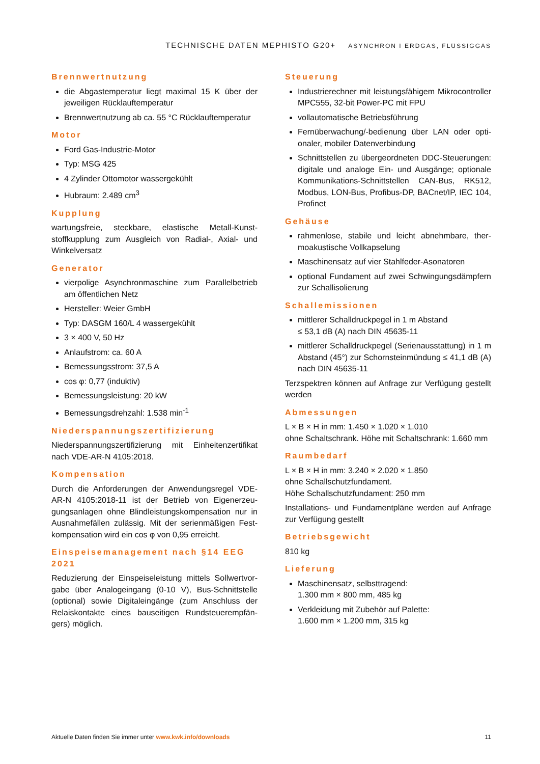TECHNISCHE DATEN MEPHISTO G20+ ASYNCHRON I ERDGAS, FLÜSSIGGAS
Brennwertnutzung
die Abgastemperatur liegt maximal 15 K über der jeweiligen Rücklauftemperatur
Brennwertnutzung ab ca. 55 °C Rücklauftemperatur
Motor
Ford Gas-Industrie-Motor
Typ: MSG 425
4 Zylinder Ottomotor wassergekühlt
Hubraum: 2.489 cm<sup>3</sup>
Kupplung
wartungsfreie, steckbare, elastische Metall-Kunst­stoffkupplung zum Ausgleich von Radial-, Axial- und Winkelversatz
Generator
vierpolige Asynchronmaschine zum Parallelbetrieb am öffentlichen Netz
Hersteller: Weier GmbH
Typ: DASGM 160/L 4 wassergekühlt
3 × 400 V, 50 Hz
Anlaufstrom: ca. 60 A
Bemessungsstrom: 37,5 A
cos φ: 0,77 (induktiv)
Bemessungsleistung: 20 kW
Bemessungsdrehzahl: 1.538 min<sup>-1</sup>
Niederspannungszertifizierung
Niederspannungszertifizierung mit Einheitenzertifikat nach VDE-AR-N 4105:2018.
Kompensation
Durch die Anforderungen der Anwendungsregel VDE-AR-N 4105:2018-11 ist der Betrieb von Eigenerzeu­gungsanlagen ohne Blindleistungskompensation nur in Ausnahmefällen zulässig. Mit der serienmäßigen Fest­kompensation wird ein cos φ von 0,95 erreicht.
Einspeisemanagement nach §14 EEG 2021
Reduzierung der Einspeiseleistung mittels Sollwertvor­gabe über Analogeingang (0-10 V), Bus-Schnittstelle (optional) sowie Digitaleingänge (zum Anschluss der Relaiskontakte eines bauseitigen Rundsteuerempfän­gers) möglich.
Steuerung
Industrierechner mit leistungsfähigem Mikrocon­troller MPC555, 32-bit Power-PC mit FPU
vollautomatische Betriebsführung
Fernüberwachung/-bedienung über LAN oder opti­onaler, mobiler Datenverbindung
Schnittstellen zu übergeordneten DDC-Steuerungen: digitale und analoge Ein- und Aus­gänge; optionale Kommunikations-Schnittstellen CAN-Bus, RK512, Modbus, LON-Bus, Profibus-DP, BACnet/IP, IEC 104, Profinet
Gehäuse
rahmenlose, stabile und leicht abnehmbare, ther­moakustische Vollkapselung
Maschinensatz auf vier Stahlfeder-Asonatoren
optional Fundament auf zwei Schwingungsdämp­fern zur Schallisolierung
Schallemissionen
mittlerer Schalldruckpegel in 1 m Abstand
≤ 53,1 dB (A) nach DIN 45635-11
mittlerer Schalldruckpegel (Serienausstattung) in 1 m Abstand (45°) zur Schornsteinmündung ≤ 41,1 dB (A) nach DIN 45635-11
Terzspektren können auf Anfrage zur Verfügung gestellt werden
Abmessungen
L × B × H in mm: 1.450 × 1.020 × 1.010
ohne Schaltschrank. Höhe mit Schaltschrank: 1.660 mm
Raumbedarf
L × B × H in mm: 3.240 × 2.020 × 1.850
ohne Schallschutzfundament.
Höhe Schallschutzfundament: 250 mm
Installations- und Fundamentpläne werden auf An­frage zur Verfügung gestellt
Betriebsgewicht
810 kg
Lieferung
Maschinensatz, selbsttragend:
1.300 mm × 800 mm, 485 kg
Verkleidung mit Zubehör auf Palette:
1.600 mm × 1.200 mm, 315 kg
Aktuelle Daten finden Sie immer unter www.kwk.info/downloads 11